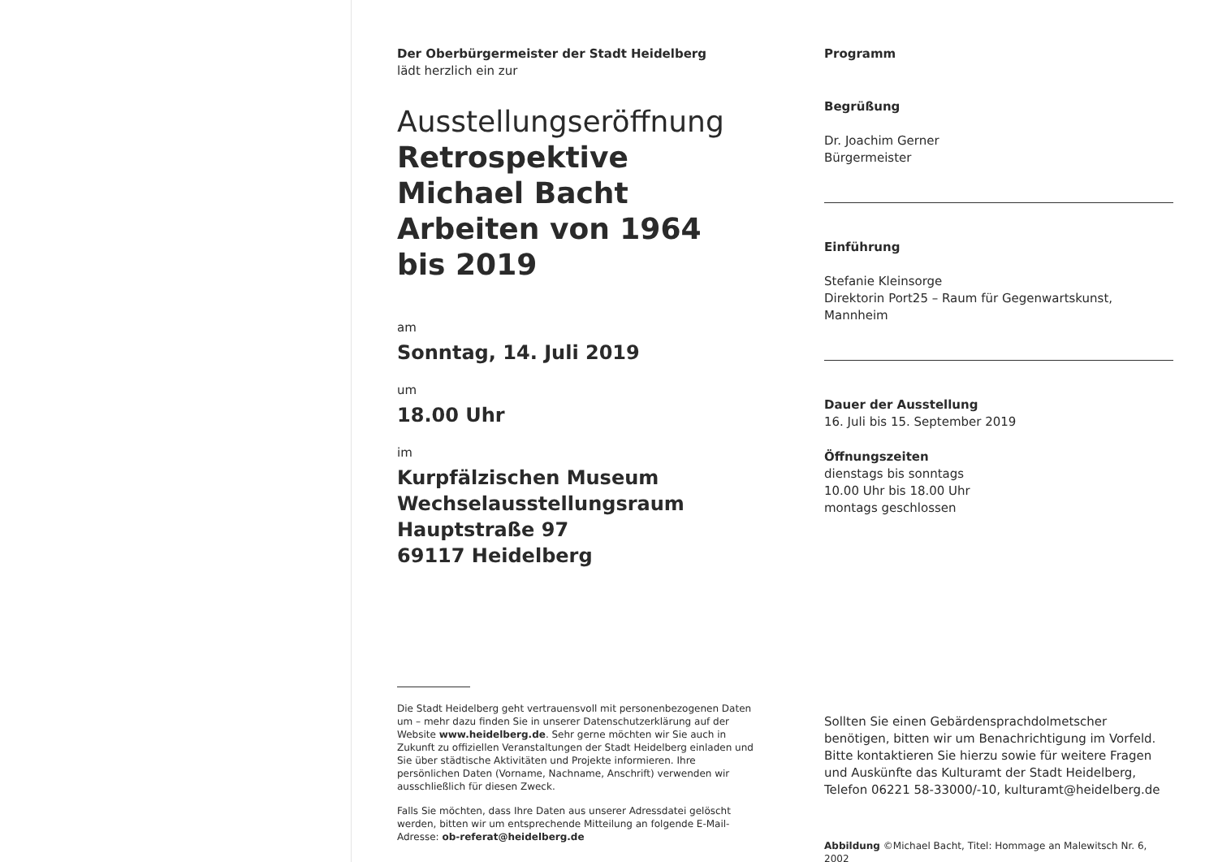Der Oberbürgermeister der Stadt Heidelberg
lädt herzlich ein zur
Ausstellungseröffnung
Retrospektive
Michael Bacht
Arbeiten von 1964
bis 2019
am
Sonntag, 14. Juli 2019
um
18.00 Uhr
im
Kurpfälzischen Museum
Wechselausstellungsraum
Hauptstraße 97
69117 Heidelberg
Die Stadt Heidelberg geht vertrauensvoll mit personenbezogenen Daten um – mehr dazu finden Sie in unserer Datenschutzerklärung auf der Website www.heidelberg.de. Sehr gerne möchten wir Sie auch in Zukunft zu offiziellen Veranstaltungen der Stadt Heidelberg einladen und Sie über städtische Aktivitäten und Projekte informieren. Ihre persönlichen Daten (Vorname, Nachname, Anschrift) verwenden wir ausschließlich für diesen Zweck.
Falls Sie möchten, dass Ihre Daten aus unserer Adressdatei gelöscht werden, bitten wir um entsprechende Mitteilung an folgende E-Mail-Adresse: ob-referat@heidelberg.de
Programm
Begrüßung
Dr. Joachim Gerner
Bürgermeister
Einführung
Stefanie Kleinsorge
Direktorin Port25 – Raum für Gegenwartskunst, Mannheim
Dauer der Ausstellung
16. Juli bis 15. September 2019
Öffnungszeiten
dienstags bis sonntags
10.00 Uhr bis 18.00 Uhr
montags geschlossen
Sollten Sie einen Gebärdensprachdolmetscher benötigen, bitten wir um Benachrichtigung im Vorfeld. Bitte kontaktieren Sie hierzu sowie für weitere Fragen und Auskünfte das Kulturamt der Stadt Heidelberg, Telefon 06221 58-33000/-10, kulturamt@heidelberg.de
Abbildung ©Michael Bacht, Titel: Hommage an Malewitsch Nr. 6, 2002